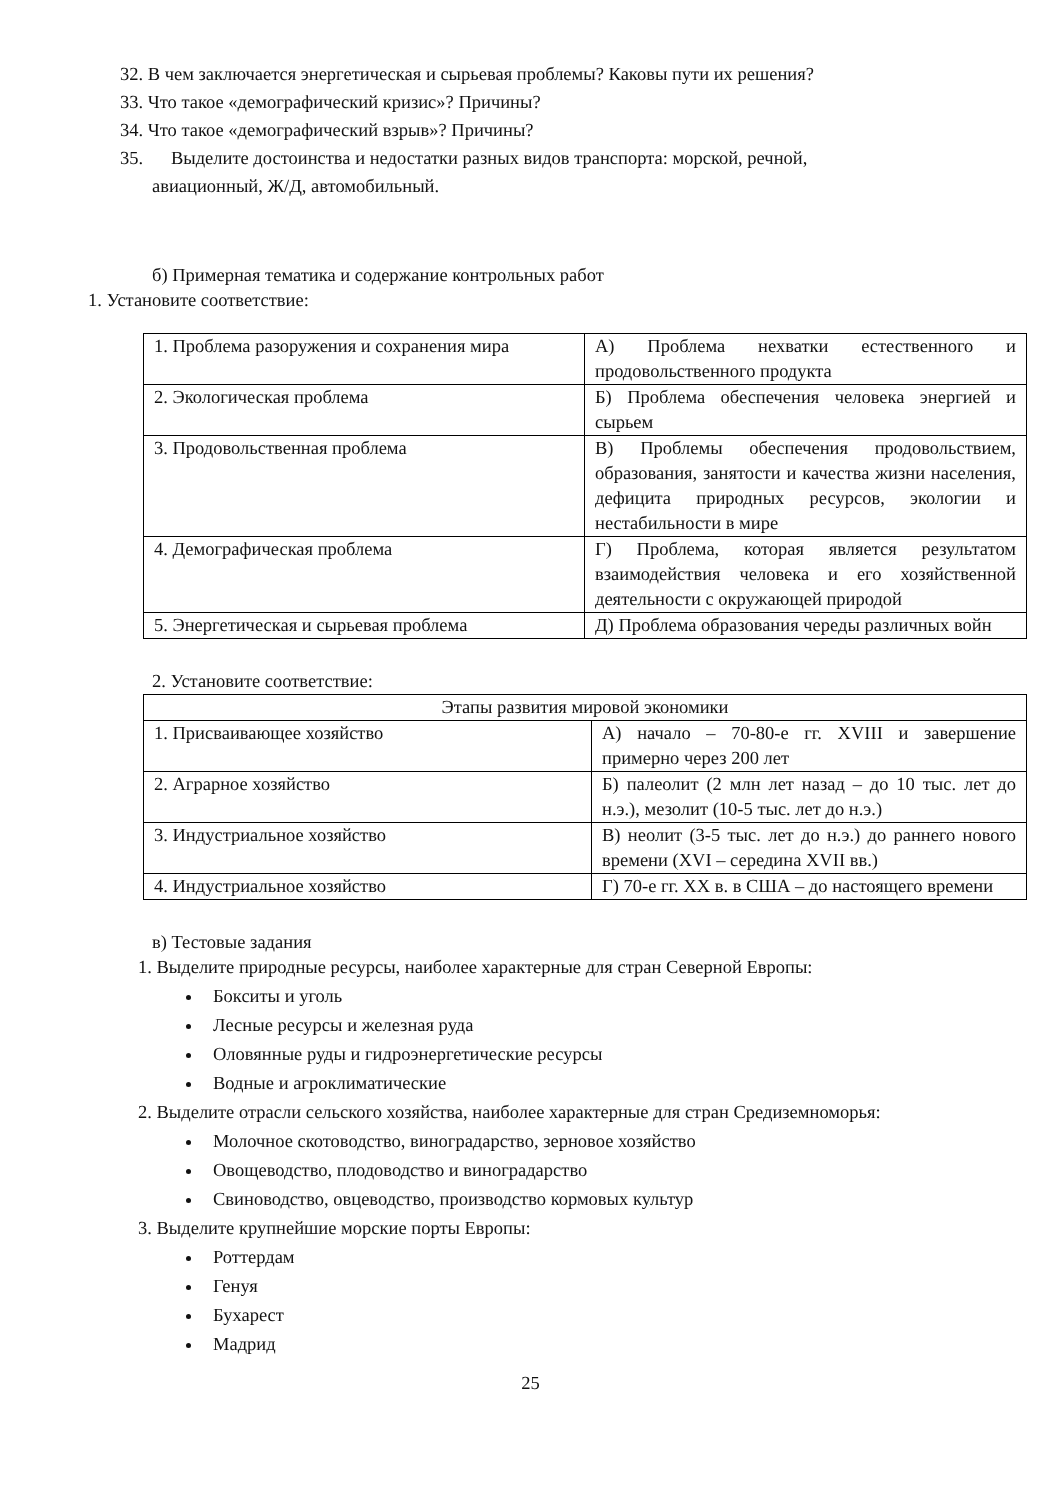32. В чем заключается энергетическая и сырьевая проблемы? Каковы пути их решения?
33. Что такое «демографический кризис»? Причины?
34. Что такое «демографический взрыв»? Причины?
35. Выделите достоинства и недостатки разных видов транспорта: морской, речной,
авиационный, Ж/Д, автомобильный.
б) Примерная тематика и содержание контрольных работ
1. Установите соответствие:
| 1. Проблема разоружения и сохранения мира | А) Проблема нехватки естественного и продовольственного продукта |
| 2. Экологическая проблема | Б) Проблема обеспечения человека энергией и сырьем |
| 3. Продовольственная проблема | В) Проблемы обеспечения продовольствием, образования, занятости и качества жизни населения, дефицита природных ресурсов, экологии и нестабильности в мире |
| 4. Демографическая проблема | Г) Проблема, которая является результатом взаимодействия человека и его хозяйственной деятельности с окружающей природой |
| 5. Энергетическая и сырьевая проблема | Д) Проблема образования череды различных войн |
2. Установите соответствие:
| Этапы развития мировой экономики | |
| 1. Присваивающее хозяйство | А) начало – 70-80-е гг. XVIII и завершение примерно через 200 лет |
| 2. Аграрное хозяйство | Б) палеолит (2 млн лет назад – до 10 тыс. лет до н.э.), мезолит (10-5 тыс. лет до н.э.) |
| 3. Индустриальное хозяйство | В) неолит (3-5 тыс. лет до н.э.) до раннего нового времени (XVI – середина XVII вв.) |
| 4. Индустриальное хозяйство | Г) 70-е гг. XX в. в США – до настоящего времени |
в) Тестовые задания
1. Выделите природные ресурсы, наиболее характерные для стран Северной Европы:
Бокситы и уголь
Лесные ресурсы и железная руда
Оловянные руды и гидроэнергетические ресурсы
Водные и агроклиматические
2. Выделите отрасли сельского хозяйства, наиболее характерные для стран Средиземноморья:
Молочное скотоводство, виноградарство, зерновое хозяйство
Овощеводство, плодоводство и виноградарство
Свиноводство, овцеводство, производство кормовых культур
3. Выделите крупнейшие морские порты Европы:
Роттердам
Генуя
Бухарест
Мадрид
25